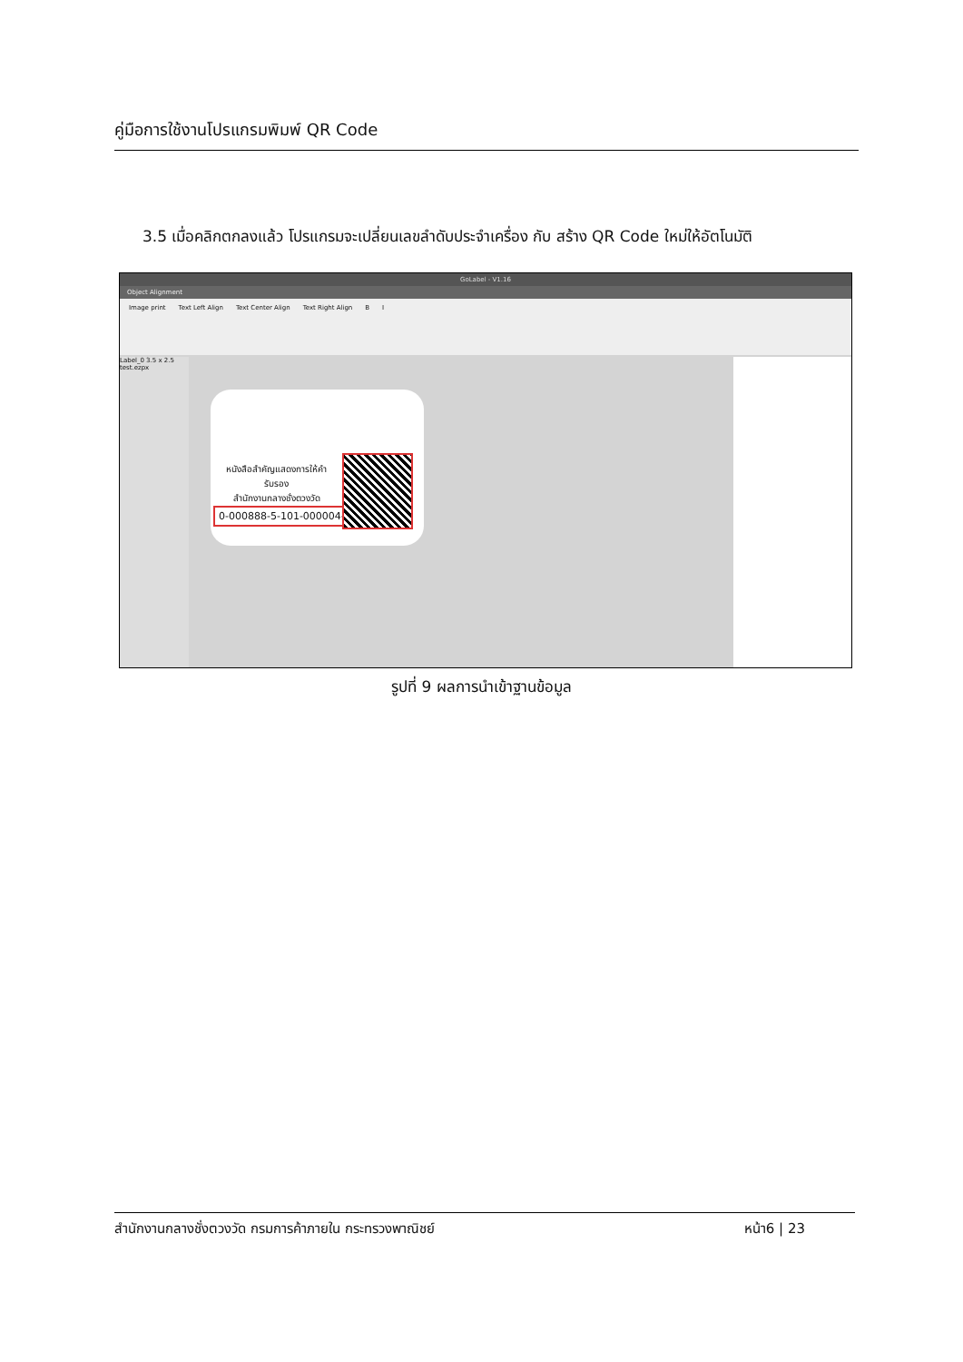คู่มือการใช้งานโปรแกรมพิมพ์ QR Code
3.5 เมื่อคลิกตกลงแล้ว โปรแกรมจะเปลี่ยนเลขลำดับประจำเครื่อง กับ สร้าง QR Code ใหม่ให้อัตโนมัติ
GoLabel - V1.16
Object Alignment
Image print Text Left Align Text Center Align Text Right Align B I
Label_0 3.5 x 2.5 test.ezpx
หนังสือสำคัญแสดงการให้คำรับรอง
สำนักงานกลางชั่งตวงวัด
0-000888-5-101-000004-66
รูปที่ 9 ผลการนำเข้าฐานข้อมูล
สำนักงานกลางชั่งตวงวัด กรมการค้าภายใน กระทรวงพาณิชย์ หน้า6 | 23